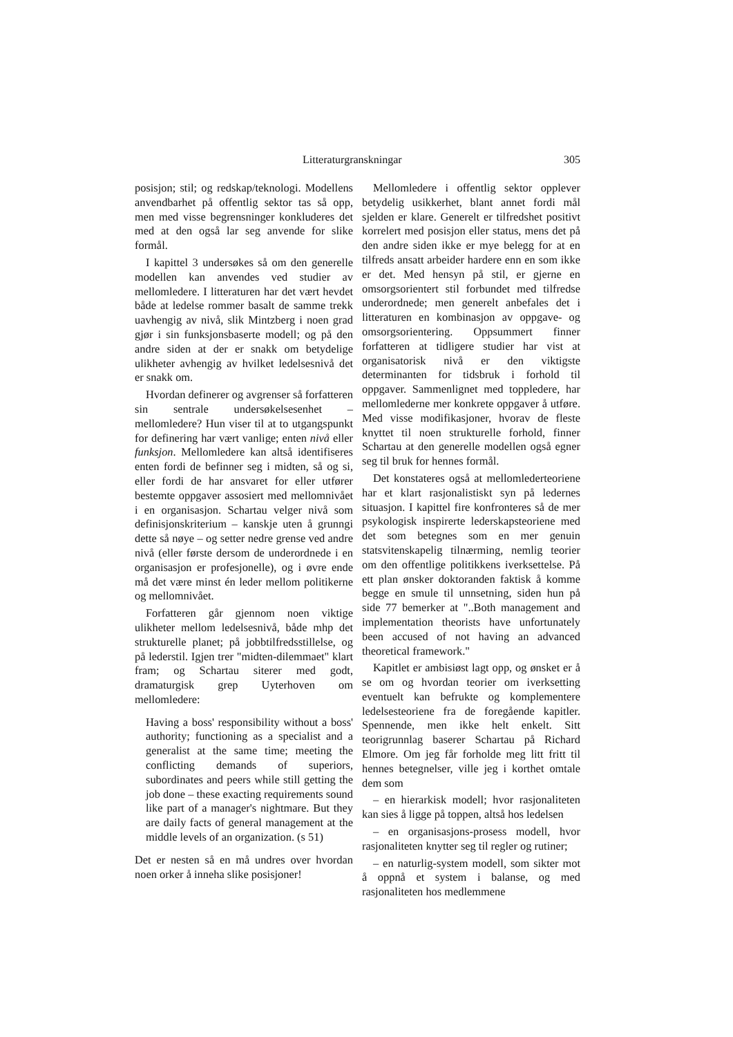Litteraturgranskningar 305
posisjon; stil; og redskap/teknologi. Modellens anvendbarhet på offentlig sektor tas så opp, men med visse begrensninger konkluderes det med at den også lar seg anvende for slike formål.
I kapittel 3 undersøkes så om den generelle modellen kan anvendes ved studier av mellomledere. I litteraturen har det vært hevdet både at ledelse rommer basalt de samme trekk uavhengig av nivå, slik Mintzberg i noen grad gjør i sin funksjonsbaserte modell; og på den andre siden at der er snakk om betydelige ulikheter avhengig av hvilket ledelsesnivå det er snakk om.
Hvordan definerer og avgrenser så forfatteren sin sentrale undersøkelsesenhet – mellomledere? Hun viser til at to utgangspunkt for definering har vært vanlige; enten nivå eller funksjon. Mellomledere kan altså identifiseres enten fordi de befinner seg i midten, så og si, eller fordi de har ansvaret for eller utfører bestemte oppgaver assosiert med mellomnivået i en organisasjon. Schartau velger nivå som definisjonskriterium – kanskje uten å grunngi dette så nøye – og setter nedre grense ved andre nivå (eller første dersom de underordnede i en organisasjon er profesjonelle), og i øvre ende må det være minst én leder mellom politikerne og mellomnivået.
Forfatteren går gjennom noen viktige ulikheter mellom ledelsesnivå, både mhp det strukturelle planet; på jobbtilfredsstillelse, og på lederstil. Igjen trer "midten-dilemmaet" klart fram; og Schartau siterer med godt, dramaturgisk grep Uyterhoven om mellomledere:
Having a boss' responsibility without a boss' authority; functioning as a specialist and a generalist at the same time; meeting the conflicting demands of superiors, subordinates and peers while still getting the job done – these exacting requirements sound like part of a manager's nightmare. But they are daily facts of general management at the middle levels of an organization. (s 51)
Det er nesten så en må undres over hvordan noen orker å inneha slike posisjoner!
Mellomledere i offentlig sektor opplever betydelig usikkerhet, blant annet fordi mål sjelden er klare. Generelt er tilfredshet positivt korrelert med posisjon eller status, mens det på den andre siden ikke er mye belegg for at en tilfreds ansatt arbeider hardere enn en som ikke er det. Med hensyn på stil, er gjerne en omsorgsorientert stil forbundet med tilfredse underordnede; men generelt anbefales det i litteraturen en kombinasjon av oppgave- og omsorgsorientering. Oppsummert finner forfatteren at tidligere studier har vist at organisatorisk nivå er den viktigste determinanten for tidsbruk i forhold til oppgaver. Sammenlignet med toppledere, har mellomlederne mer konkrete oppgaver å utføre. Med visse modifikasjoner, hvorav de fleste knyttet til noen strukturelle forhold, finner Schartau at den generelle modellen også egner seg til bruk for hennes formål.
Det konstateres også at mellomlederteoriene har et klart rasjonalistiskt syn på ledernes situasjon. I kapittel fire konfronteres så de mer psykologisk inspirerte lederskapsteoriene med det som betegnes som en mer genuin statsvitenskapelig tilnærming, nemlig teorier om den offentlige politikkens iverksettelse. På ett plan ønsker doktoranden faktisk å komme begge en smule til unnsetning, siden hun på side 77 bemerker at "..Both management and implementation theorists have unfortunately been accused of not having an advanced theoretical framework."
Kapitlet er ambisiøst lagt opp, og ønsket er å se om og hvordan teorier om iverksetting eventuelt kan befrukte og komplementere ledelsesteoriene fra de foregående kapitler. Spennende, men ikke helt enkelt. Sitt teorigrunnlag baserer Schartau på Richard Elmore. Om jeg får forholde meg litt fritt til hennes betegnelser, ville jeg i korthet omtale dem som
– en hierarkisk modell; hvor rasjonaliteten kan sies å ligge på toppen, altså hos ledelsen
– en organisasjons-prosess modell, hvor rasjonaliteten knytter seg til regler og rutiner;
– en naturlig-system modell, som sikter mot å oppnå et system i balanse, og med rasjonaliteten hos medlemmene